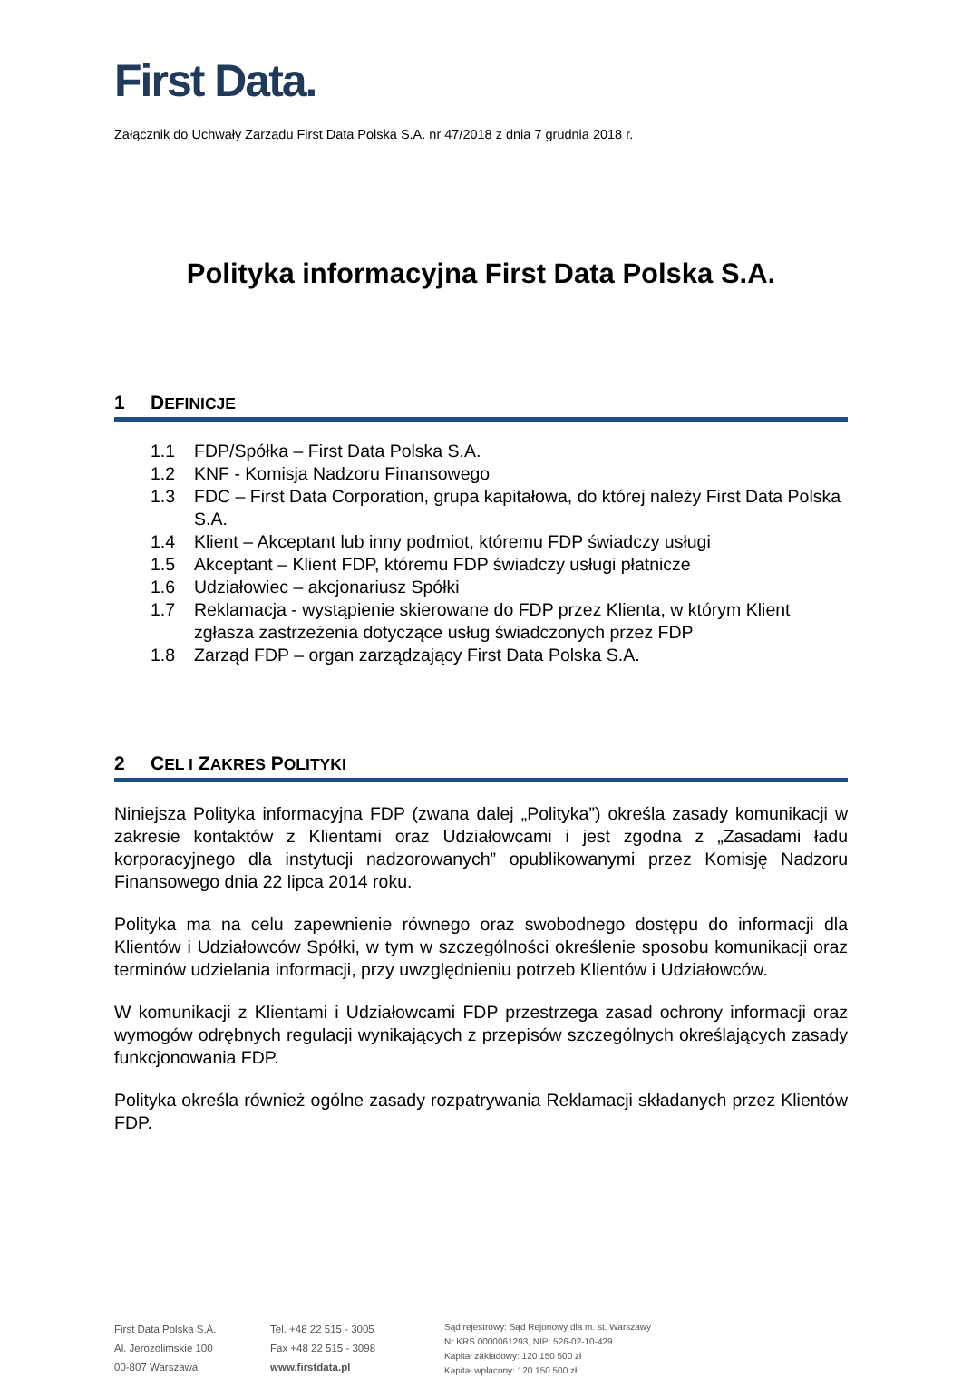First Data.
Załącznik do Uchwały Zarządu First Data Polska S.A. nr 47/2018 z dnia 7 grudnia 2018 r.
Polityka informacyjna First Data Polska S.A.
1 DEFINICJE
1.1 FDP/Spółka – First Data Polska S.A.
1.2 KNF - Komisja Nadzoru Finansowego
1.3 FDC – First Data Corporation, grupa kapitałowa, do której należy First Data Polska S.A.
1.4 Klient – Akceptant lub inny podmiot, któremu FDP świadczy usługi
1.5 Akceptant – Klient FDP, któremu FDP świadczy usługi płatnicze
1.6 Udziałowiec – akcjonariusz Spółki
1.7 Reklamacja - wystąpienie skierowane do FDP przez Klienta, w którym Klient zgłasza zastrzeżenia dotyczące usług świadczonych przez FDP
1.8 Zarząd FDP – organ zarządzający First Data Polska S.A.
2 CEL I ZAKRES POLITYKI
Niniejsza Polityka informacyjna FDP (zwana dalej „Polityka”) określa zasady komunikacji w zakresie kontaktów z Klientami oraz Udziałowcami i jest zgodna z „Zasadami ładu korporacyjnego dla instytucji nadzorowanych” opublikowanymi przez Komisję Nadzoru Finansowego dnia 22 lipca 2014 roku.
Polityka ma na celu zapewnienie równego oraz swobodnego dostępu do informacji dla Klientów i Udziałowców Spółki, w tym w szczególności określenie sposobu komunikacji oraz terminów udzielania informacji, przy uwzględnieniu potrzeb Klientów i Udziałowców.
W komunikacji z Klientami i Udziałowcami FDP przestrzega zasad ochrony informacji oraz wymogów odrębnych regulacji wynikających z przepisów szczególnych określających zasady funkcjonowania FDP.
Polityka określa również ogólne zasady rozpatrywania Reklamacji składanych przez Klientów FDP.
First Data Polska S.A.
Al. Jerozolimskie 100
00-807 Warszawa
Tel. +48 22 515 - 3005
Fax +48 22 515 - 3098
www.firstdata.pl
Sąd rejestrowy: Sąd Rejonowy dla m. st. Warszawy
Nr KRS 0000061293, NIP: 526-02-10-429
Kapitał zakładowy: 120 150 500 zł
Kapitał wpłacony: 120 150 500 zł